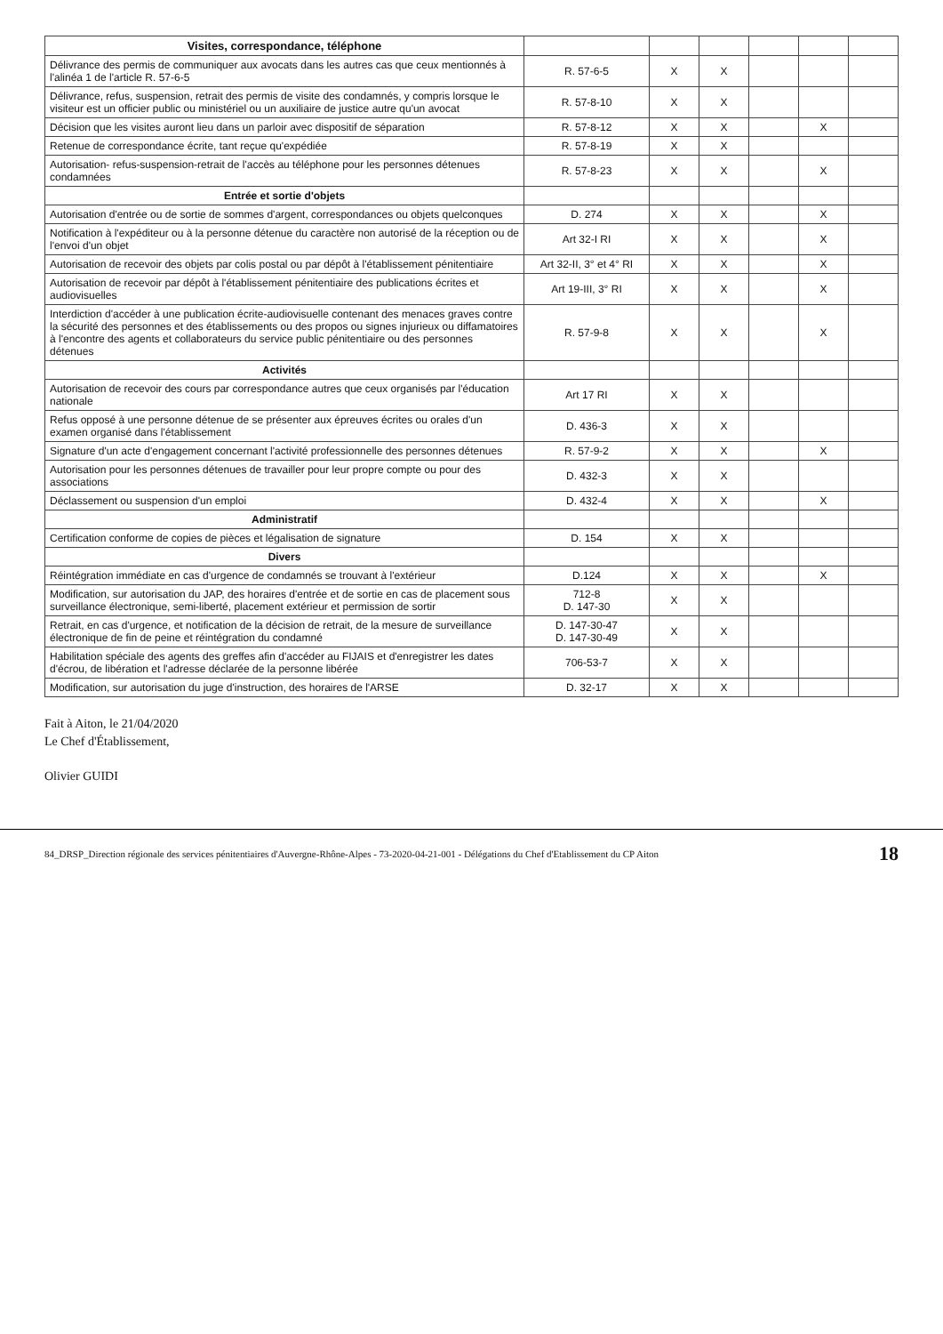| Visites, correspondance, téléphone | | | | | | |
| --- | --- | --- | --- | --- | --- | --- |
| Délivrance des permis de communiquer aux avocats dans les autres cas que ceux mentionnés à l'alinéa 1 de l'article R. 57-6-5 | R. 57-6-5 | X | X | | | |
| Délivrance, refus, suspension, retrait des permis de visite des condamnés, y compris lorsque le visiteur est un officier public ou ministériel ou un auxiliaire de justice autre qu'un avocat | R. 57-8-10 | X | X | | | |
| Décision que les visites auront lieu dans un parloir avec dispositif de séparation | R. 57-8-12 | X | X | | X | |
| Retenue de correspondance écrite, tant reçue qu'expédiée | R. 57-8-19 | X | X | | | |
| Autorisation- refus-suspension-retrait de l'accès au téléphone pour les personnes détenues condamnées | R. 57-8-23 | X | X | | X | |
| Entrée et sortie d'objets | | | | | | |
| Autorisation d'entrée ou de sortie de sommes d'argent, correspondances ou objets quelconques | D. 274 | X | X | | X | |
| Notification à l'expéditeur ou à la personne détenue du caractère non autorisé de la réception ou de l'envoi d'un objet | Art 32-I RI | X | X | | X | |
| Autorisation de recevoir des objets par colis postal ou par dépôt à l'établissement pénitentiaire | Art 32-II, 3° et 4° RI | X | X | | X | |
| Autorisation de recevoir par dépôt à l'établissement pénitentiaire des publications écrites et audiovisuelles | Art 19-III, 3° RI | X | X | | X | |
| Interdiction d'accéder à une publication écrite-audiovisuelle contenant des menaces graves contre la sécurité des personnes et des établissements ou des propos ou signes injurieux ou diffamatoires à l'encontre des agents et collaborateurs du service public pénitentiaire ou des personnes détenues | R. 57-9-8 | X | X | | X | |
| Activités | | | | | | |
| Autorisation de recevoir des cours par correspondance autres que ceux organisés par l'éducation nationale | Art 17 RI | X | X | | | |
| Refus opposé à une personne détenue de se présenter aux épreuves écrites ou orales d'un examen organisé dans l'établissement | D. 436-3 | X | X | | | |
| Signature d'un acte d'engagement concernant l'activité professionnelle des personnes détenues | R. 57-9-2 | X | X | | X | |
| Autorisation pour les personnes détenues de travailler pour leur propre compte ou pour des associations | D. 432-3 | X | X | | | |
| Déclassement ou suspension d'un emploi | D. 432-4 | X | X | | X | |
| Administratif | | | | | | |
| Certification conforme de copies de pièces et légalisation de signature | D. 154 | X | X | | | |
| Divers | | | | | | |
| Réintégration immédiate en cas d'urgence de condamnés se trouvant à l'extérieur | D.124 | X | X | | X | |
| Modification, sur autorisation du JAP, des horaires d'entrée et de sortie en cas de placement sous surveillance électronique, semi-liberté, placement extérieur et permission de sortir | 712-8 D. 147-30 | X | X | | | |
| Retrait, en cas d'urgence, et notification de la décision de retrait, de la mesure de surveillance électronique de fin de peine et réintégration du condamné | D. 147-30-47 D. 147-30-49 | X | X | | | |
| Habilitation spéciale des agents des greffes afin d'accéder au FIJAIS et d'enregistrer les dates d'écrou, de libération et l'adresse déclarée de la personne libérée | 706-53-7 | X | X | | | |
| Modification, sur autorisation du juge d'instruction, des horaires de l'ARSE | D. 32-17 | X | X | | | |
Fait à Aiton, le 21/04/2020
Le Chef d'Établissement,
Olivier GUIDI
84_DRSP_Direction régionale des services pénitentiaires d'Auvergne-Rhône-Alpes - 73-2020-04-21-001 - Délégations du Chef d'Etablissement du CP Aiton 18